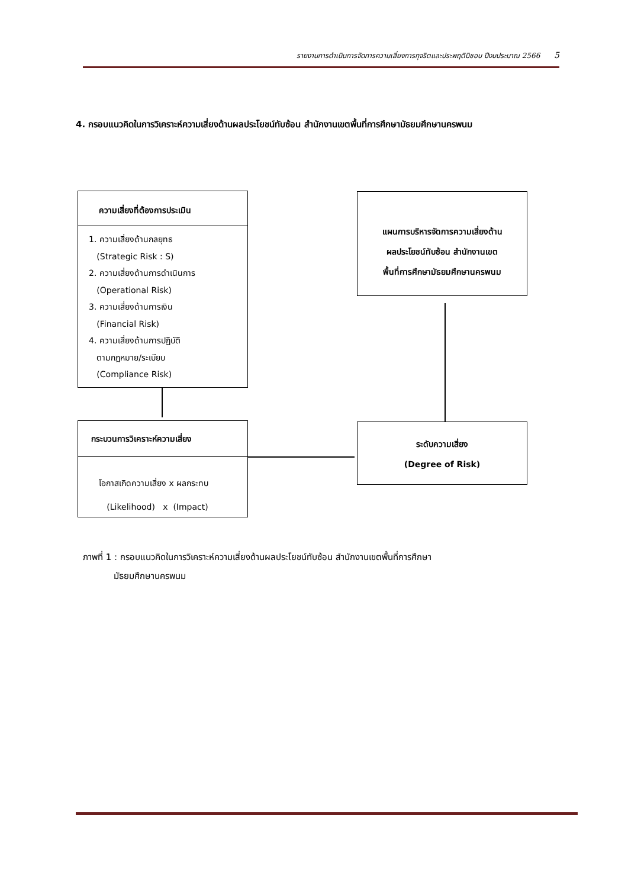รายงานการดำเนินการจัดการความเสี่ยงการทุจริตและประพฤติมิชอบ ปีงบประมาณ 2566 5
4. กรอบแนวคิดในการวิเคราะห์ความเสี่ยงด้านผลประโยชน์ทับซ้อน สำนักงานเขตพื้นที่การศึกษามัธยมศึกษานครพนม
ความเสี่ยงที่ต้องการประเมิน
1. ความเสี่ยงด้านกลยุทธ
(Strategic Risk : S)
2. ความเสี่ยงด้านการดำเนินการ
(Operational Risk)
3. ความเสี่ยงด้านการเงิน
(Financial Risk)
4. ความเสี่ยงด้านการปฏิบัติ
ตามกฎหมาย/ระเบียบ
(Compliance Risk)
กระบวนการวิเคราะห์ความเสี่ยง
โอกาสเกิดความเสี่ยง x ผลกระทบ
(Likelihood) x (Impact)
แผนการบริหารจัดการความเสี่ยงด้าน
ผลประโยชน์ทับซ้อน สำนักงานเขต
พื้นที่การศึกษามัธยมศึกษานครพนม
ระดับความเสี่ยง
(Degree of Risk)
ภาพที่ 1 : กรอบแนวคิดในการวิเคราะห์ความเสี่ยงด้านผลประโยชน์ทับซ้อน สำนักงานเขตพื้นที่การศึกษา
มัธยมศึกษานครพนม